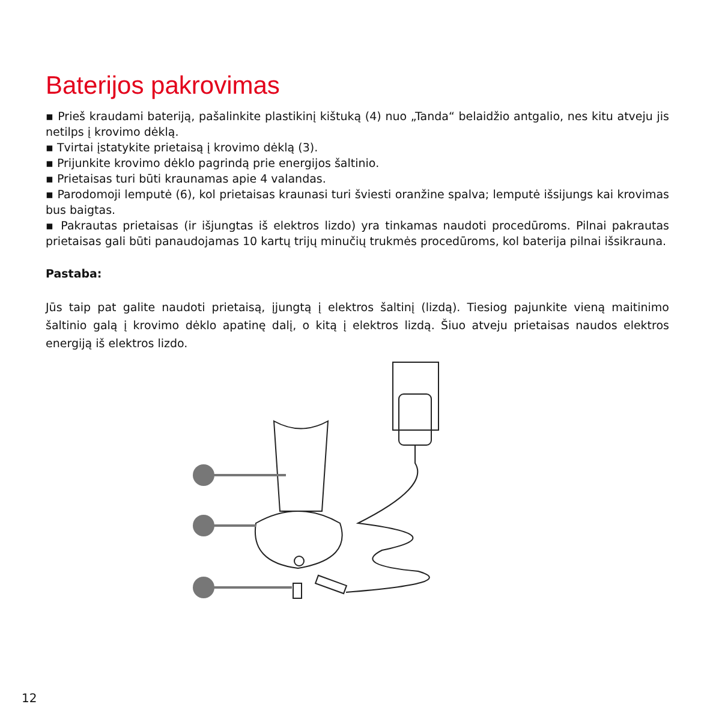Baterijos pakrovimas
▪ Prieš kraudami bateriją, pašalinkite plastikinį kištuką (4) nuo „Tanda“ belaidžio antgalio, nes kitu atveju jis netilps į krovimo dėklą.
▪ Tvirtai įstatykite prietaisą į krovimo dėklą (3).
▪ Prijunkite krovimo dėklo pagrindą prie energijos šaltinio.
▪ Prietaisas turi būti kraunamas apie 4 valandas.
▪ Parodomoji lemputė (6), kol prietaisas kraunasi turi šviesti oranžine spalva; lemputė išsijungs kai krovimas bus baigtas.
▪ Pakrautas prietaisas (ir išjungtas iš elektros lizdo) yra tinkamas naudoti procedūroms. Pilnai pakrautas prietaisas gali būti panaudojamas 10 kartų trijų minučių trukmės procedūroms, kol baterija pilnai išsikrauna.
Pastaba:
Jūs taip pat galite naudoti prietaisą, įjungtą į elektros šaltinį (lizdą). Tiesiog pajunkite vieną maitinimo šaltinio galą į krovimo dėklo apatinę dalį, o kitą į elektros lizdą. Šiuo atveju prietaisas naudos elektros energiją iš elektros lizdo.
12